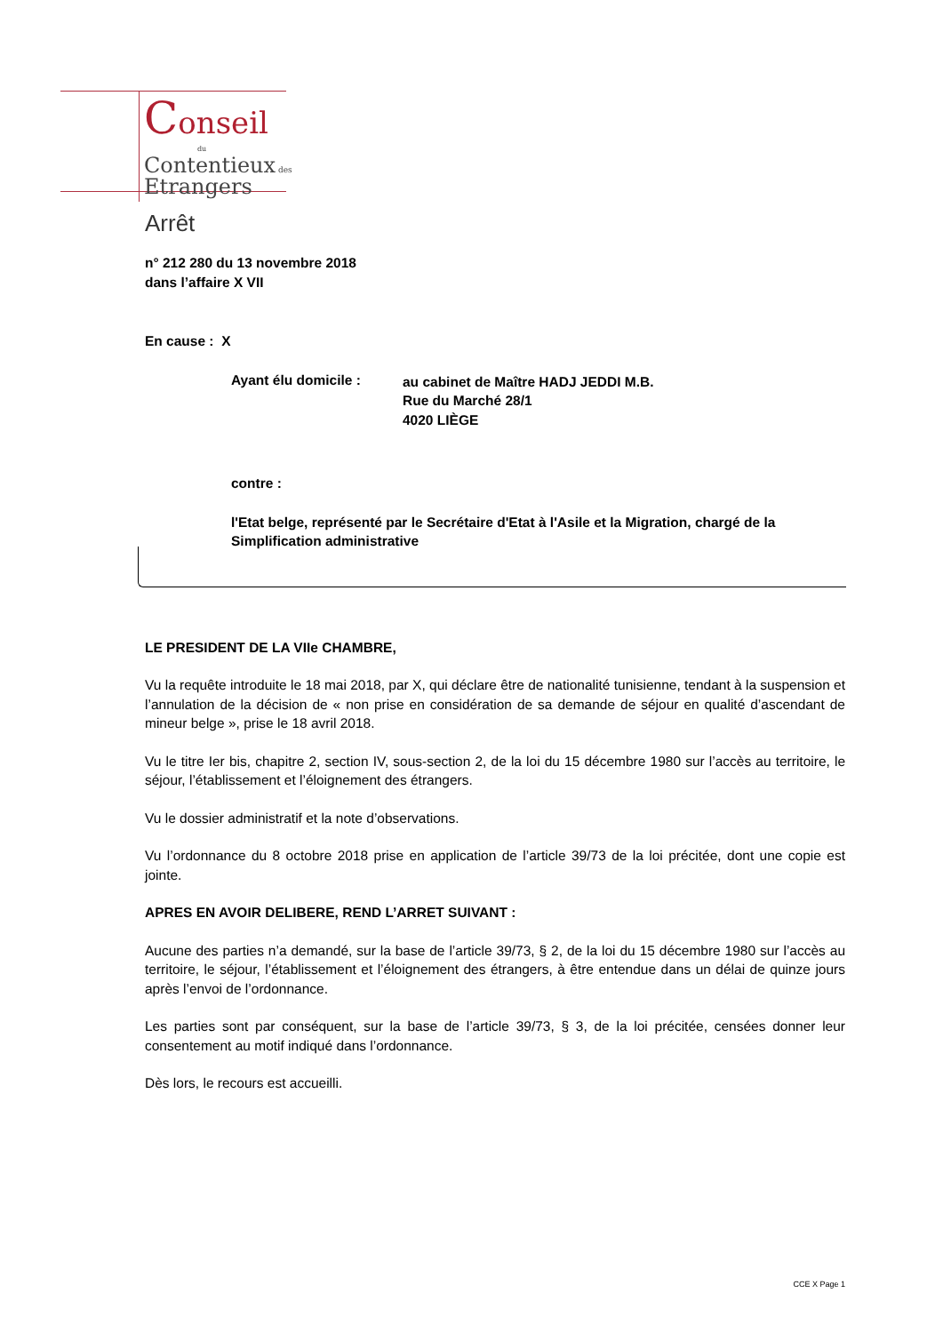Conseil
du
Contentieux des
Etrangers
Arrêt
n° 212 280 du 13 novembre 2018
dans l’affaire X VII
En cause : X
Ayant élu domicile :
au cabinet de Maître HADJ JEDDI M.B.
Rue du Marché 28/1
4020 LIÈGE
contre :
l'Etat belge, représenté par le Secrétaire d'Etat à l'Asile et la Migration, chargé de la Simplification administrative
LE PRESIDENT DE LA VIIe CHAMBRE,
Vu la requête introduite le 18 mai 2018, par X, qui déclare être de nationalité tunisienne, tendant à la suspension et l’annulation de la décision de « non prise en considération de sa demande de séjour en qualité d’ascendant de mineur belge », prise le 18 avril 2018.
Vu le titre Ier bis, chapitre 2, section IV, sous-section 2, de la loi du 15 décembre 1980 sur l’accès au territoire, le séjour, l’établissement et l’éloignement des étrangers.
Vu le dossier administratif et la note d’observations.
Vu l’ordonnance du 8 octobre 2018 prise en application de l’article 39/73 de la loi précitée, dont une copie est jointe.
APRES EN AVOIR DELIBERE, REND L’ARRET SUIVANT :
Aucune des parties n’a demandé, sur la base de l’article 39/73, § 2, de la loi du 15 décembre 1980 sur l’accès au territoire, le séjour, l’établissement et l’éloignement des étrangers, à être entendue dans un délai de quinze jours après l’envoi de l’ordonnance.
Les parties sont par conséquent, sur la base de l’article 39/73, § 3, de la loi précitée, censées donner leur consentement au motif indiqué dans l’ordonnance.
Dès lors, le recours est accueilli.
CCE X Page 1